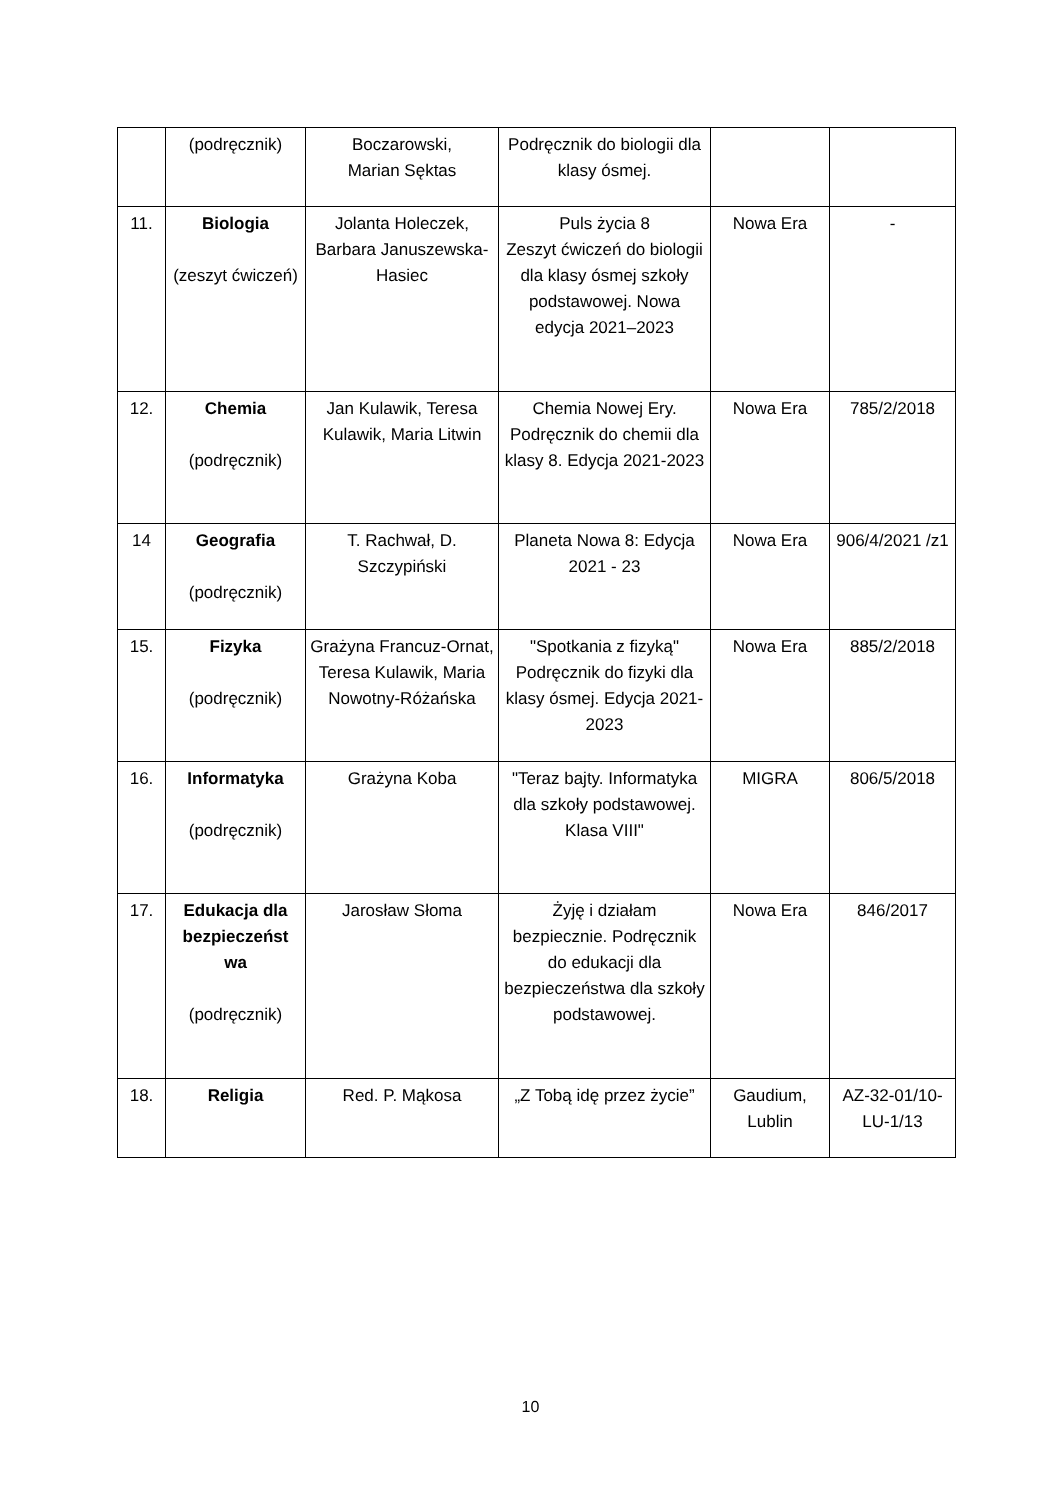| | (podręcznik) | Boczarowski, Marian Sęktas | Podręcznik do biologii dla klasy ósmej. | | |
| 11. | Biologia (zeszyt ćwiczeń) | Jolanta Holeczek, Barbara Januszewska-Hasiec | Puls życia 8 Zeszyt ćwiczeń do biologii dla klasy ósmej szkoły podstawowej. Nowa edycja 2021–2023 | Nowa Era | - |
| 12. | Chemia (podręcznik) | Jan Kulawik, Teresa Kulawik, Maria Litwin | Chemia Nowej Ery. Podręcznik do chemii dla klasy 8. Edycja 2021-2023 | Nowa Era | 785/2/2018 |
| 14 | Geografia (podręcznik) | T. Rachwał, D. Szczypiński | Planeta Nowa 8: Edycja 2021 - 23 | Nowa Era | 906/4/2021 /z1 |
| 15. | Fizyka (podręcznik) | Grażyna Francuz-Ornat, Teresa Kulawik, Maria Nowotny-Różańska | "Spotkania z fizyką" Podręcznik do fizyki dla klasy ósmej. Edycja 2021-2023 | Nowa Era | 885/2/2018 |
| 16. | Informatyka (podręcznik) | Grażyna Koba | "Teraz bajty. Informatyka dla szkoły podstawowej. Klasa VIII" | MIGRA | 806/5/2018 |
| 17. | Edukacja dla bezpieczeńst wa (podręcznik) | Jarosław Słoma | Żyję i działam bezpiecznie. Podręcznik do edukacji dla bezpieczeństwa dla szkoły podstawowej. | Nowa Era | 846/2017 |
| 18. | Religia | Red. P. Mąkosa | „Z Tobą idę przez życie” | Gaudium, Lublin | AZ-32-01/10-LU-1/13 |
10